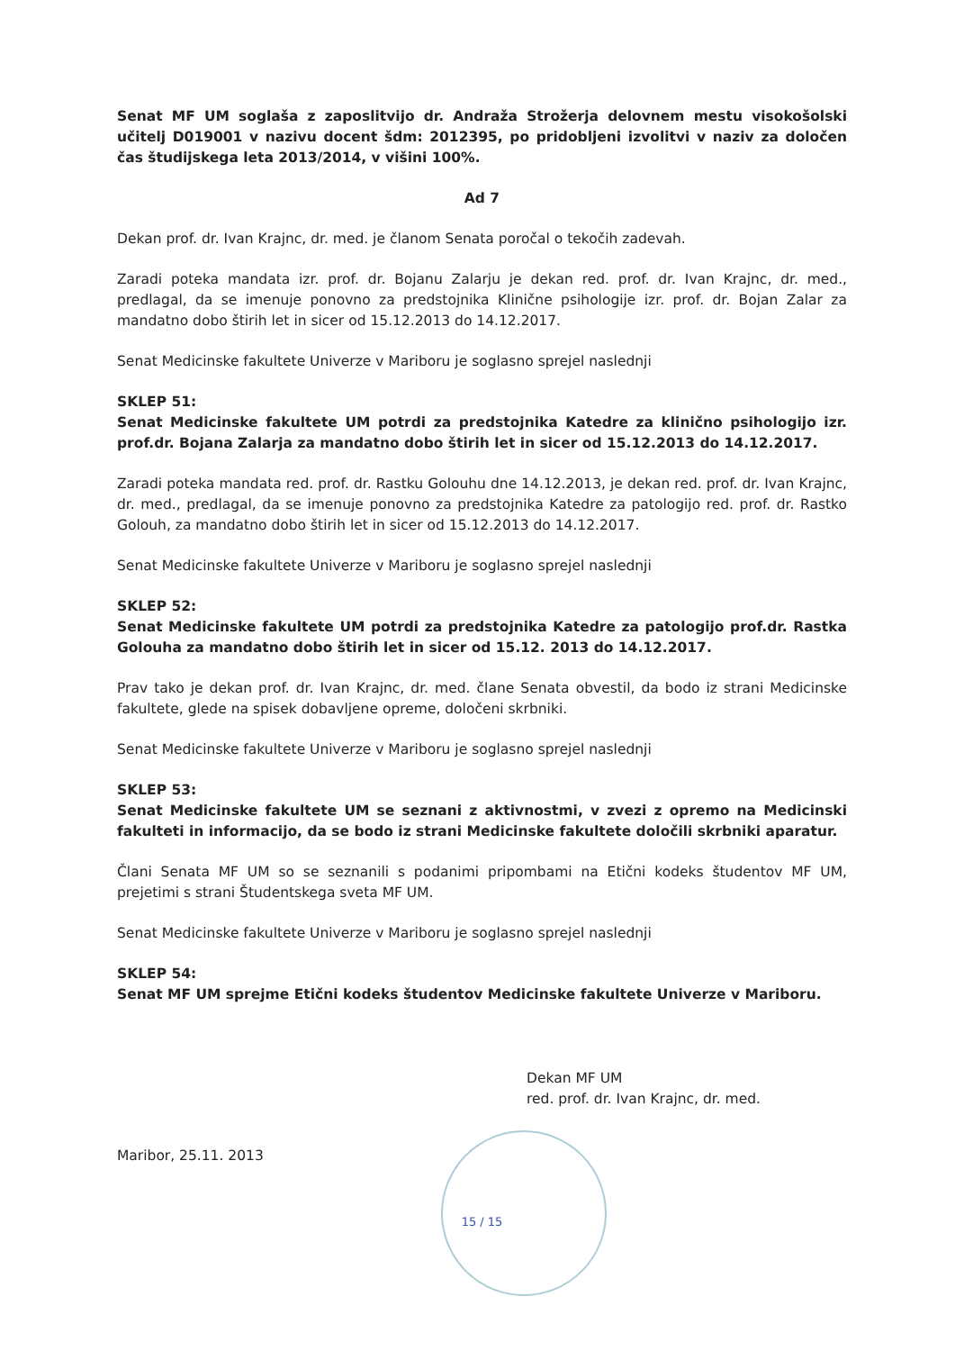Senat MF UM soglaša z zaposlitvijo dr. Andraža Strožerja delovnem mestu visokošolski učitelj D019001 v nazivu docent šdm: 2012395, po pridobljeni izvolitvi v naziv za določen čas študijskega leta 2013/2014, v višini 100%.
Ad 7
Dekan prof. dr. Ivan Krajnc, dr. med. je članom Senata poročal o tekočih zadevah.
Zaradi poteka mandata izr. prof. dr. Bojanu Zalarju je dekan red. prof. dr. Ivan Krajnc, dr. med., predlagal, da se imenuje ponovno za predstojnika Klinične psihologije izr. prof. dr. Bojan Zalar za mandatno dobo štirih let in sicer od 15.12.2013 do 14.12.2017.
Senat Medicinske fakultete Univerze v Mariboru je soglasno sprejel naslednji
SKLEP 51:
Senat Medicinske fakultete UM potrdi za predstojnika Katedre za klinično psihologijo izr. prof.dr. Bojana Zalarja za mandatno dobo štirih let in sicer od 15.12.2013 do 14.12.2017.
Zaradi poteka mandata red. prof. dr. Rastku Golouhu dne 14.12.2013, je dekan red. prof. dr. Ivan Krajnc, dr. med., predlagal, da se imenuje ponovno za predstojnika Katedre za patologijo red. prof. dr. Rastko Golouh, za mandatno dobo štirih let in sicer od 15.12.2013 do 14.12.2017.
Senat Medicinske fakultete Univerze v Mariboru je soglasno sprejel naslednji
SKLEP 52:
Senat Medicinske fakultete UM potrdi za predstojnika Katedre za patologijo prof.dr. Rastka Golouha za mandatno dobo štirih let in sicer od 15.12. 2013 do 14.12.2017.
Prav tako je dekan prof. dr. Ivan Krajnc, dr. med. člane Senata obvestil, da bodo iz strani Medicinske fakultete, glede na spisek dobavljene opreme, določeni skrbniki.
Senat Medicinske fakultete Univerze v Mariboru je soglasno sprejel naslednji
SKLEP 53:
Senat Medicinske fakultete UM se seznani z aktivnostmi, v zvezi z opremo na Medicinski fakulteti in informacijo, da se bodo iz strani Medicinske fakultete določili skrbniki aparatur.
Člani Senata MF UM so se seznanili s podanimi pripombami na Etični kodeks študentov MF UM, prejetimi s strani Študentskega sveta MF UM.
Senat Medicinske fakultete Univerze v Mariboru je soglasno sprejel naslednji
SKLEP 54:
Senat MF UM sprejme Etični kodeks študentov Medicinske fakultete Univerze v Mariboru.
Dekan MF UM
red. prof. dr. Ivan Krajnc, dr. med.
Maribor, 25.11. 2013
15 / 15